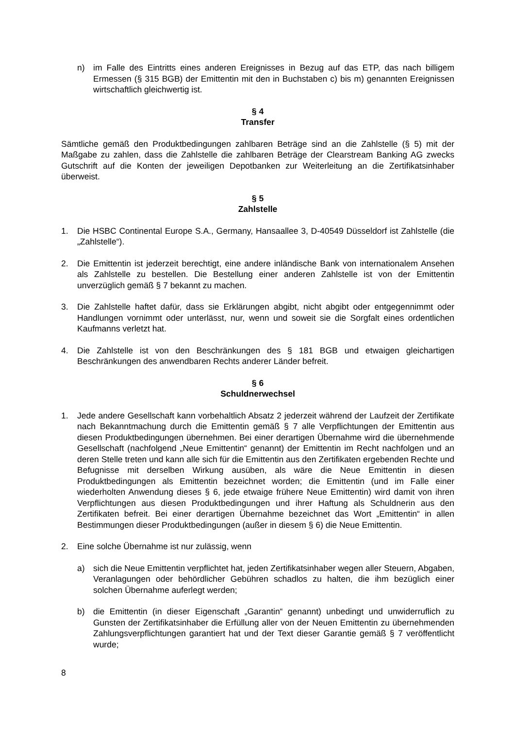n) im Falle des Eintritts eines anderen Ereignisses in Bezug auf das ETP, das nach billigem Ermessen (§ 315 BGB) der Emittentin mit den in Buchstaben c) bis m) genannten Ereignissen wirtschaftlich gleichwertig ist.
§ 4
Transfer
Sämtliche gemäß den Produktbedingungen zahlbaren Beträge sind an die Zahlstelle (§ 5) mit der Maßgabe zu zahlen, dass die Zahlstelle die zahlbaren Beträge der Clearstream Banking AG zwecks Gutschrift auf die Konten der jeweiligen Depotbanken zur Weiterleitung an die Zertifikatsinhaber überweist.
§ 5
Zahlstelle
1. Die HSBC Continental Europe S.A., Germany, Hansaallee 3, D-40549 Düsseldorf ist Zahlstelle (die „Zahlstelle“).
2. Die Emittentin ist jederzeit berechtigt, eine andere inländische Bank von internationalem Ansehen als Zahlstelle zu bestellen. Die Bestellung einer anderen Zahlstelle ist von der Emittentin unverzüglich gemäß § 7 bekannt zu machen.
3. Die Zahlstelle haftet dafür, dass sie Erklärungen abgibt, nicht abgibt oder entgegennimmt oder Handlungen vornimmt oder unterlässt, nur, wenn und soweit sie die Sorgfalt eines ordentlichen Kaufmanns verletzt hat.
4. Die Zahlstelle ist von den Beschränkungen des § 181 BGB und etwaigen gleichartigen Beschränkungen des anwendbaren Rechts anderer Länder befreit.
§ 6
Schuldnerwechsel
1. Jede andere Gesellschaft kann vorbehaltlich Absatz 2 jederzeit während der Laufzeit der Zertifikate nach Bekanntmachung durch die Emittentin gemäß § 7 alle Verpflichtungen der Emittentin aus diesen Produktbedingungen übernehmen. Bei einer derartigen Übernahme wird die übernehmende Gesellschaft (nachfolgend „Neue Emittentin“ genannt) der Emittentin im Recht nachfolgen und an deren Stelle treten und kann alle sich für die Emittentin aus den Zertifikaten ergebenden Rechte und Befugnisse mit derselben Wirkung ausüben, als wäre die Neue Emittentin in diesen Produktbedingungen als Emittentin bezeichnet worden; die Emittentin (und im Falle einer wiederholten Anwendung dieses § 6, jede etwaige frühere Neue Emittentin) wird damit von ihren Verpflichtungen aus diesen Produktbedingungen und ihrer Haftung als Schuldnerin aus den Zertifikaten befreit. Bei einer derartigen Übernahme bezeichnet das Wort „Emittentin“ in allen Bestimmungen dieser Produktbedingungen (außer in diesem § 6) die Neue Emittentin.
2. Eine solche Übernahme ist nur zulässig, wenn
a) sich die Neue Emittentin verpflichtet hat, jeden Zertifikatsinhaber wegen aller Steuern, Abgaben, Veranlagungen oder behördlicher Gebühren schadlos zu halten, die ihm bezüglich einer solchen Übernahme auferlegt werden;
b) die Emittentin (in dieser Eigenschaft „Garantin“ genannt) unbedingt und unwiderruflich zu Gunsten der Zertifikatsinhaber die Erfüllung aller von der Neuen Emittentin zu übernehmenden Zahlungsverpflichtungen garantiert hat und der Text dieser Garantie gemäß § 7 veröffentlicht wurde;
8